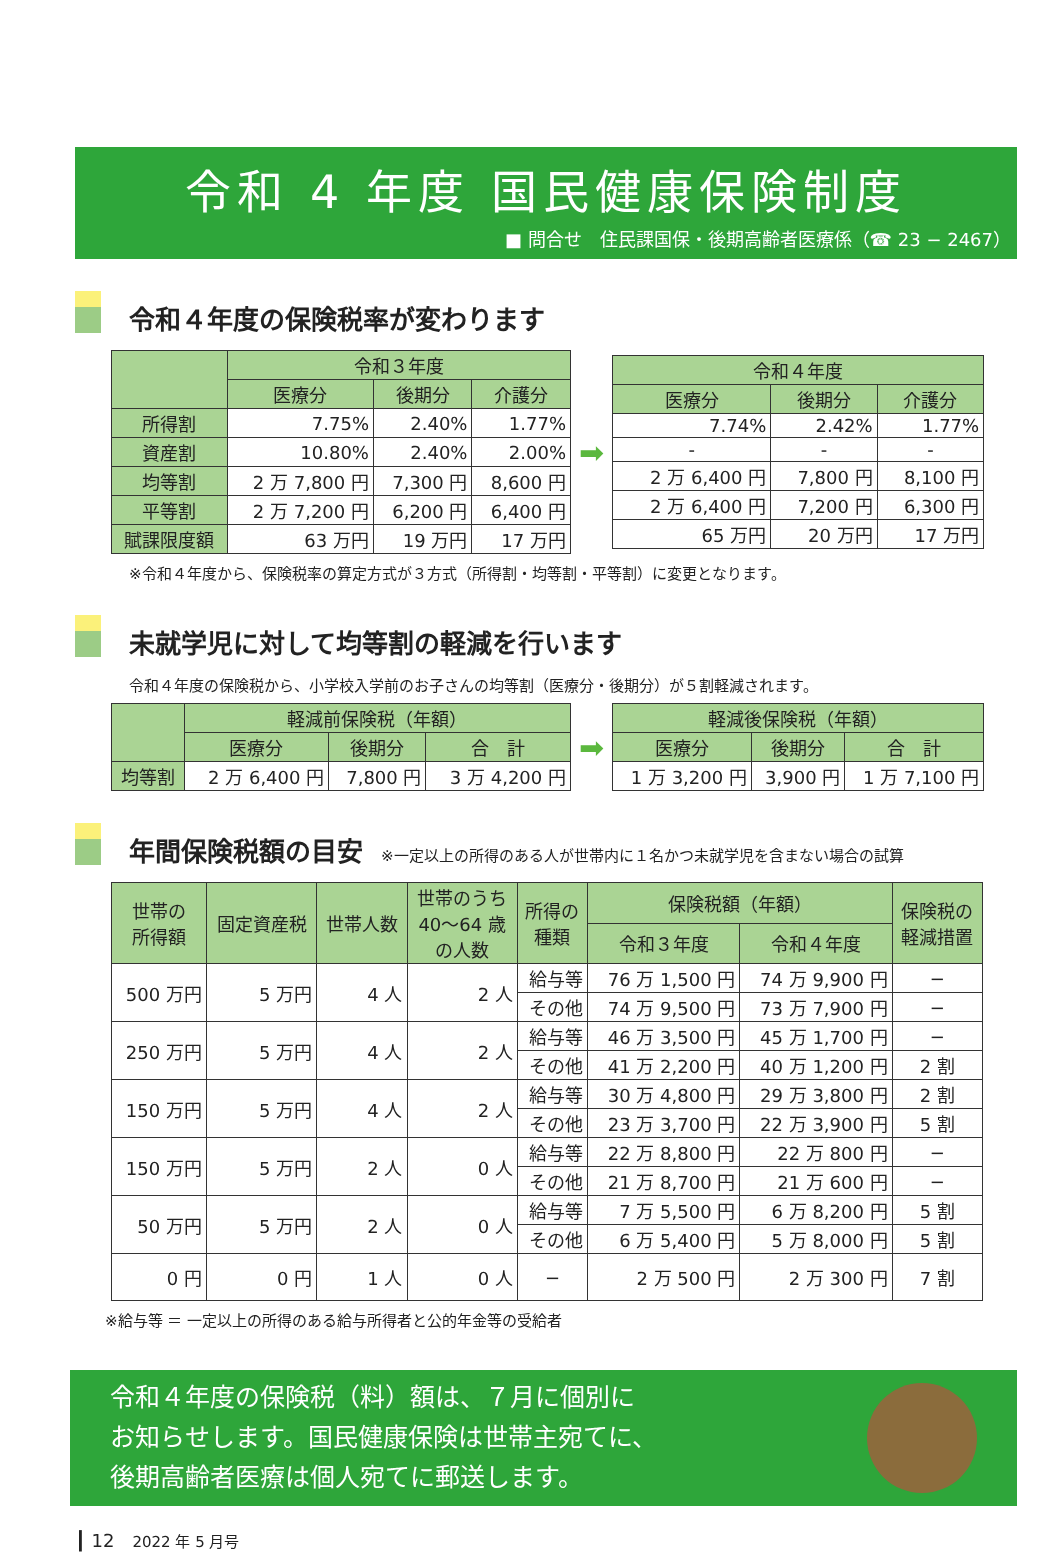令和 4 年度 国民健康保険制度
■ 問合せ　住民課国保・後期高齢者医療係（☎ 23 − 2467）
令和４年度の保険税率が変わります
| | 令和３年度 | | |
| --- | --- | --- | --- |
| | 医療分 | 後期分 | 介護分 |
| 所得割 | 7.75% | 2.40% | 1.77% |
| 資産割 | 10.80% | 2.40% | 2.00% |
| 均等割 | 2 万 7,800 円 | 7,300 円 | 8,600 円 |
| 平等割 | 2 万 7,200 円 | 6,200 円 | 6,400 円 |
| 賦課限度額 | 63 万円 | 19 万円 | 17 万円 |
➡
| 令和４年度 | | |
| --- | --- | --- |
| 医療分 | 後期分 | 介護分 |
| 7.74% | 2.42% | 1.77% |
| - | - | - |
| 2 万 6,400 円 | 7,800 円 | 8,100 円 |
| 2 万 6,400 円 | 7,200 円 | 6,300 円 |
| 65 万円 | 20 万円 | 17 万円 |
※令和４年度から、保険税率の算定方式が３方式（所得割・均等割・平等割）に変更となります。
未就学児に対して均等割の軽減を行います
令和４年度の保険税から、小学校入学前のお子さんの均等割（医療分・後期分）が５割軽減されます。
| | 軽減前保険税（年額） | | |
| --- | --- | --- | --- |
| | 医療分 | 後期分 | 合 計 |
| 均等割 | 2 万 6,400 円 | 7,800 円 | 3 万 4,200 円 |
➡
| 軽減後保険税（年額） | | |
| --- | --- | --- |
| 医療分 | 後期分 | 合 計 |
| 1 万 3,200 円 | 3,900 円 | 1 万 7,100 円 |
年間保険税額の目安 ※一定以上の所得のある人が世帯内に１名かつ未就学児を含まない場合の試算
| 世帯の 所得額 | 固定資産税 | 世帯人数 | 世帯のうち 40～64 歳 の人数 | 所得の 種類 | 保険税額（年額） | | 保険税の 軽減措置 |
| --- | --- | --- | --- | --- | --- | --- | --- |
| | | | | | 令和３年度 | 令和４年度 | |
| 500 万円 | 5 万円 | 4 人 | 2 人 | 給与等 | 76 万 1,500 円 | 74 万 9,900 円 | − |
| | | | | その他 | 74 万 9,500 円 | 73 万 7,900 円 | − |
| 250 万円 | 5 万円 | 4 人 | 2 人 | 給与等 | 46 万 3,500 円 | 45 万 1,700 円 | − |
| | | | | その他 | 41 万 2,200 円 | 40 万 1,200 円 | 2 割 |
| 150 万円 | 5 万円 | 4 人 | 2 人 | 給与等 | 30 万 4,800 円 | 29 万 3,800 円 | 2 割 |
| | | | | その他 | 23 万 3,700 円 | 22 万 3,900 円 | 5 割 |
| 150 万円 | 5 万円 | 2 人 | 0 人 | 給与等 | 22 万 8,800 円 | 22 万 800 円 | − |
| | | | | その他 | 21 万 8,700 円 | 21 万 600 円 | − |
| 50 万円 | 5 万円 | 2 人 | 0 人 | 給与等 | 7 万 5,500 円 | 6 万 8,200 円 | 5 割 |
| | | | | その他 | 6 万 5,400 円 | 5 万 8,000 円 | 5 割 |
| 0 円 | 0 円 | 1 人 | 0 人 | − | 2 万 500 円 | 2 万 300 円 | 7 割 |
※給与等 ＝ 一定以上の所得のある給与所得者と公的年金等の受給者
令和４年度の保険税（料）額は、７月に個別に
お知らせします。国民健康保険は世帯主宛てに、
後期高齢者医療は個人宛てに郵送します。
┃ 12　2022 年 5 月号